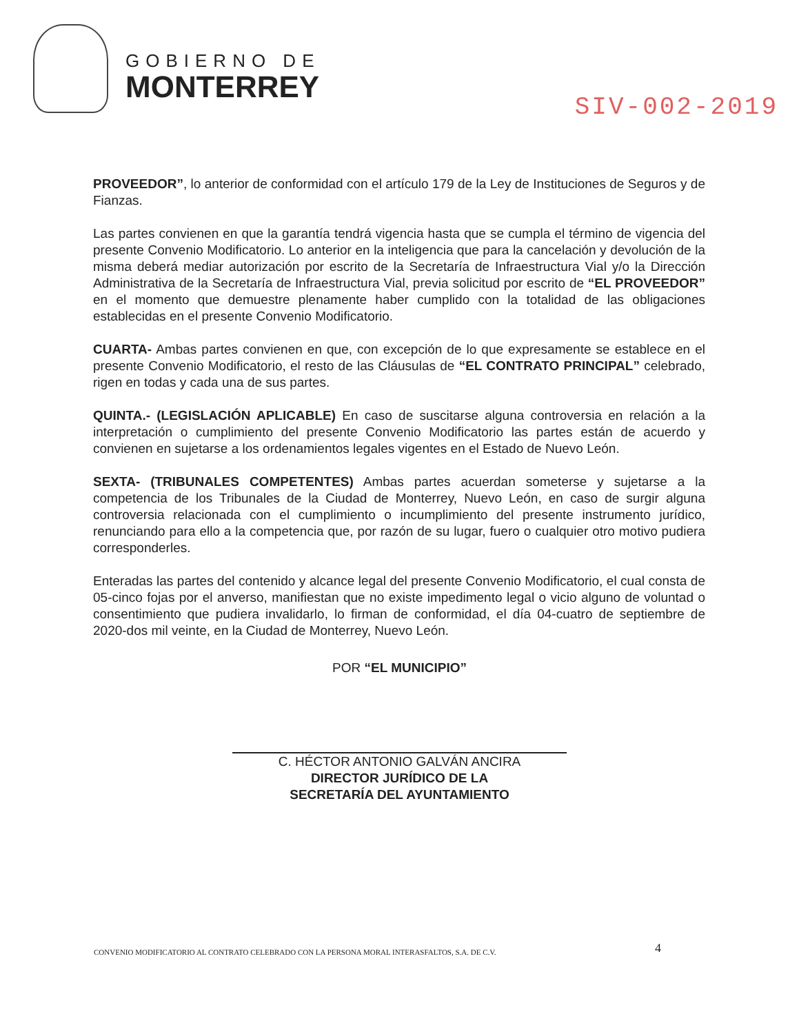GOBIERNO DE
MONTERREY
SIV-002-2019
PROVEEDOR”, lo anterior de conformidad con el artículo 179 de la Ley de Instituciones de Seguros y de Fianzas.
Las partes convienen en que la garantía tendrá vigencia hasta que se cumpla el término de vigencia del presente Convenio Modificatorio. Lo anterior en la inteligencia que para la cancelación y devolución de la misma deberá mediar autorización por escrito de la Secretaría de Infraestructura Vial y/o la Dirección Administrativa de la Secretaría de Infraestructura Vial, previa solicitud por escrito de “EL PROVEEDOR” en el momento que demuestre plenamente haber cumplido con la totalidad de las obligaciones establecidas en el presente Convenio Modificatorio.
CUARTA- Ambas partes convienen en que, con excepción de lo que expresamente se establece en el presente Convenio Modificatorio, el resto de las Cláusulas de “EL CONTRATO PRINCIPAL” celebrado, rigen en todas y cada una de sus partes.
QUINTA.- (LEGISLACIÓN APLICABLE) En caso de suscitarse alguna controversia en relación a la interpretación o cumplimiento del presente Convenio Modificatorio las partes están de acuerdo y convienen en sujetarse a los ordenamientos legales vigentes en el Estado de Nuevo León.
SEXTA- (TRIBUNALES COMPETENTES) Ambas partes acuerdan someterse y sujetarse a la competencia de los Tribunales de la Ciudad de Monterrey, Nuevo León, en caso de surgir alguna controversia relacionada con el cumplimiento o incumplimiento del presente instrumento jurídico, renunciando para ello a la competencia que, por razón de su lugar, fuero o cualquier otro motivo pudiera corresponderles.
Enteradas las partes del contenido y alcance legal del presente Convenio Modificatorio, el cual consta de 05-cinco fojas por el anverso, manifiestan que no existe impedimento legal o vicio alguno de voluntad o consentimiento que pudiera invalidarlo, lo firman de conformidad, el día 04-cuatro de septiembre de 2020-dos mil veinte, en la Ciudad de Monterrey, Nuevo León.
POR “EL MUNICIPIO”
C. HÉCTOR ANTONIO GALVÁN ANCIRA
DIRECTOR JURÍDICO DE LA
SECRETARÍA DEL AYUNTAMIENTO
CONVENIO MODIFICATORIO AL CONTRATO CELEBRADO CON LA PERSONA MORAL INTERASFALTOS, S.A. DE C.V.
4